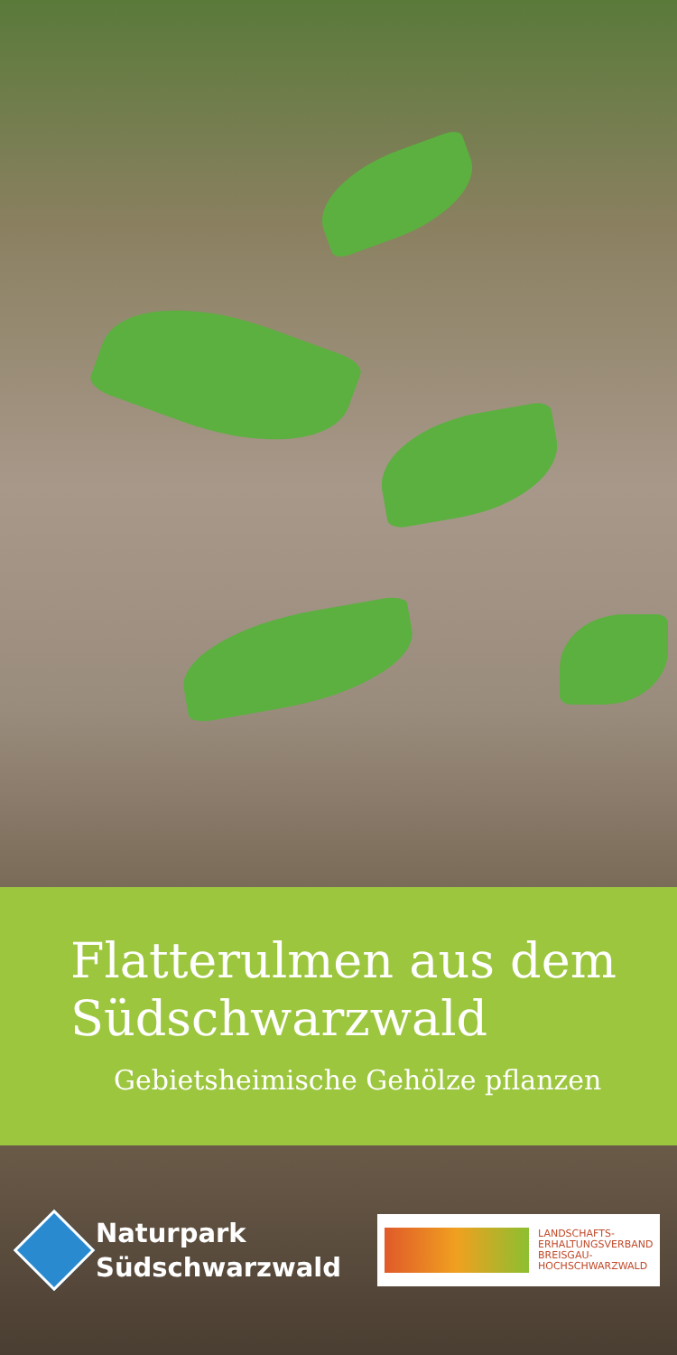Flatterulmen aus dem Südschwarzwald
Gebietsheimische Gehölze pflanzen
Naturpark
Südschwarzwald
LANDSCHAFTS-
ERHALTUNGSVERBAND
BREISGAU-
HOCHSCHWARZWALD